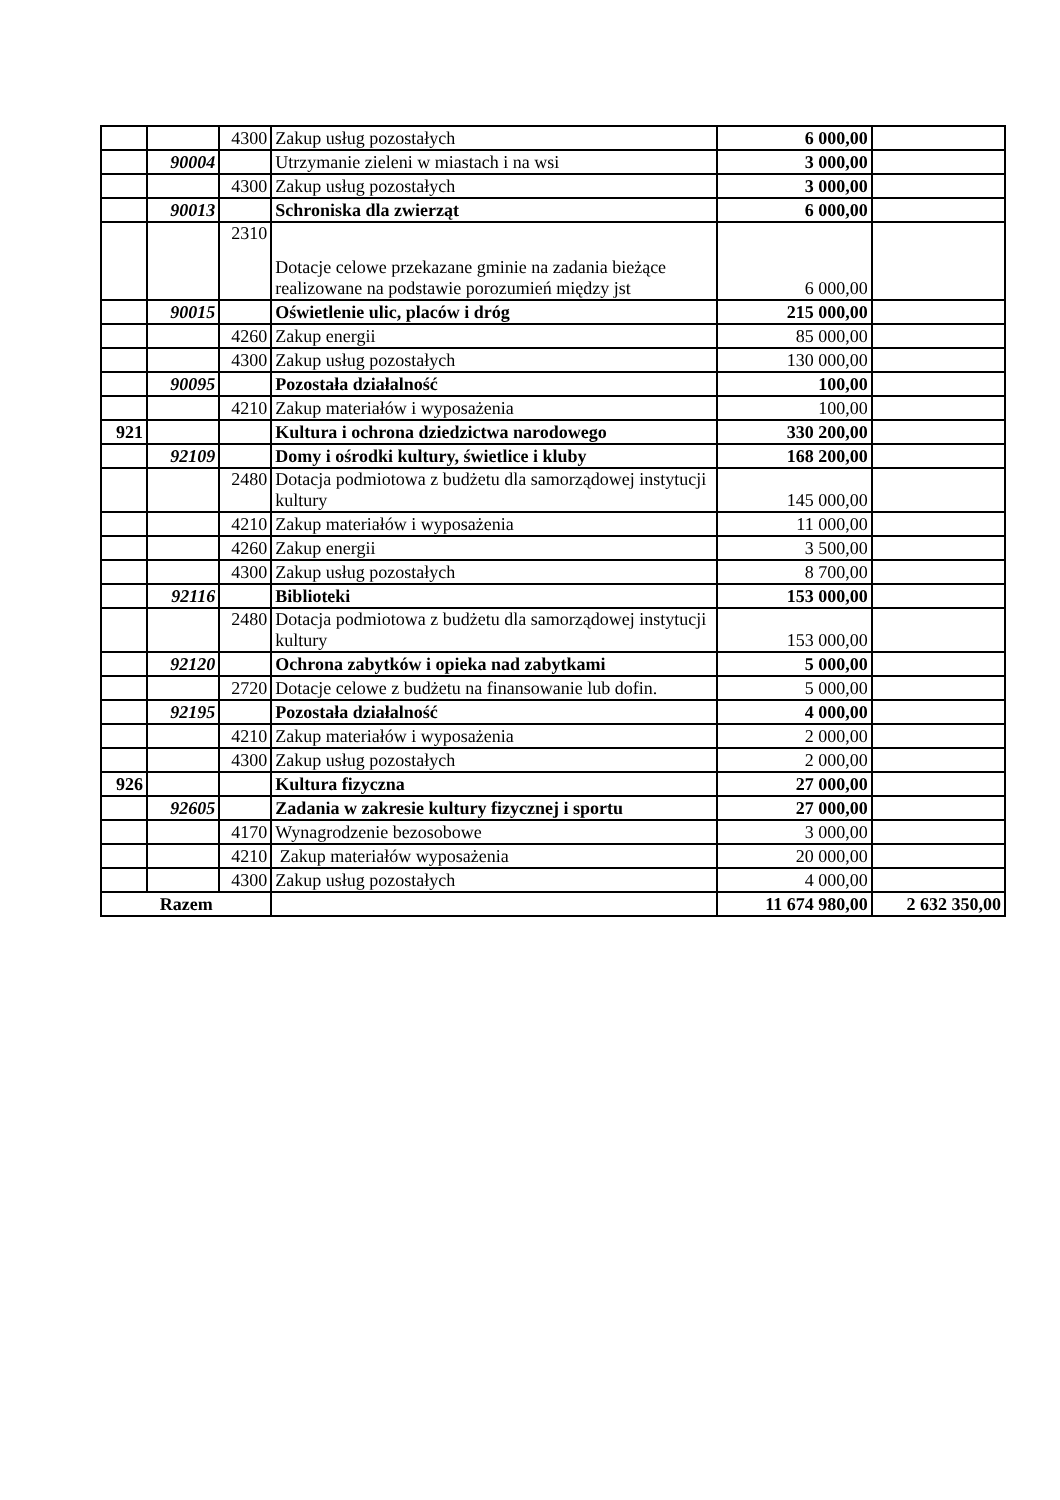| | | 4300 | Zakup usług pozostałych | 6 000,00 | |
| | 90004 | | Utrzymanie zieleni w miastach i na wsi | 3 000,00 | |
| | | 4300 | Zakup usług pozostałych | 3 000,00 | |
| | 90013 | | Schroniska dla zwierząt | 6 000,00 | |
| | | 2310 | Dotacje celowe przekazane gminie na zadania bieżące realizowane na podstawie porozumień między jst | 6 000,00 | |
| | 90015 | | Oświetlenie ulic, placów i dróg | 215 000,00 | |
| | | 4260 | Zakup energii | 85 000,00 | |
| | | 4300 | Zakup usług pozostałych | 130 000,00 | |
| | 90095 | | Pozostała działalność | 100,00 | |
| | | 4210 | Zakup materiałów i wyposażenia | 100,00 | |
| 921 | | | Kultura i ochrona dziedzictwa narodowego | 330 200,00 | |
| | 92109 | | Domy i ośrodki kultury, świetlice i kluby | 168 200,00 | |
| | | 2480 | Dotacja podmiotowa z budżetu dla samorządowej instytucji kultury | 145 000,00 | |
| | | 4210 | Zakup materiałów i wyposażenia | 11 000,00 | |
| | | 4260 | Zakup energii | 3 500,00 | |
| | | 4300 | Zakup usług pozostałych | 8 700,00 | |
| | 92116 | | Biblioteki | 153 000,00 | |
| | | 2480 | Dotacja podmiotowa z budżetu dla samorządowej instytucji kultury | 153 000,00 | |
| | 92120 | | Ochrona zabytków i opieka nad zabytkami | 5 000,00 | |
| | | 2720 | Dotacje celowe z budżetu na finansowanie lub dofin. | 5 000,00 | |
| | 92195 | | Pozostała działalność | 4 000,00 | |
| | | 4210 | Zakup materiałów i wyposażenia | 2 000,00 | |
| | | 4300 | Zakup usług pozostałych | 2 000,00 | |
| 926 | | | Kultura fizyczna | 27 000,00 | |
| | 92605 | | Zadania w zakresie kultury fizycznej i sportu | 27 000,00 | |
| | | 4170 | Wynagrodzenie bezosobowe | 3 000,00 | |
| | | 4210 | Zakup materiałów wyposażenia | 20 000,00 | |
| | | 4300 | Zakup usług pozostałych | 4 000,00 | |
| Razem | | | | 11 674 980,00 | 2 632 350,00 |